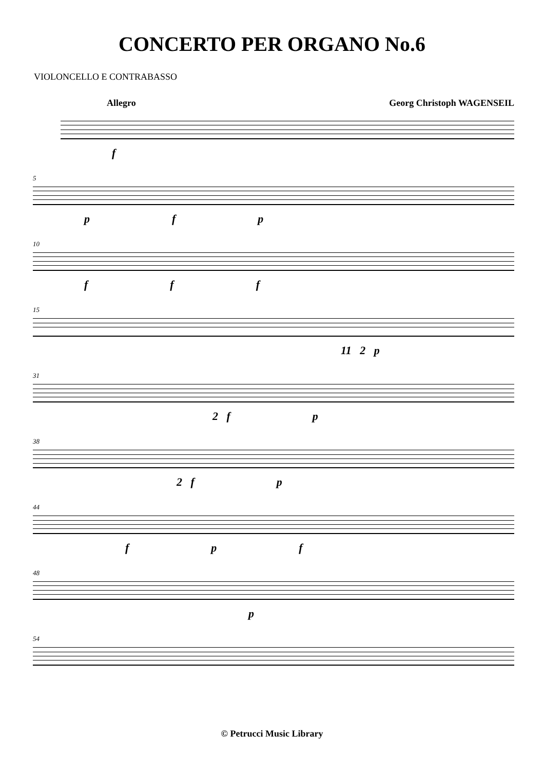CONCERTO PER ORGANO No.6
VIOLONCELLO E CONTRABASSO
Allegro Georg Christoph WAGENSEIL
f
5
p f p
10
f f f
15
11 2 p
31
2 f p
38
2 f p
44
f p f
48
p
54
© Petrucci Music Library